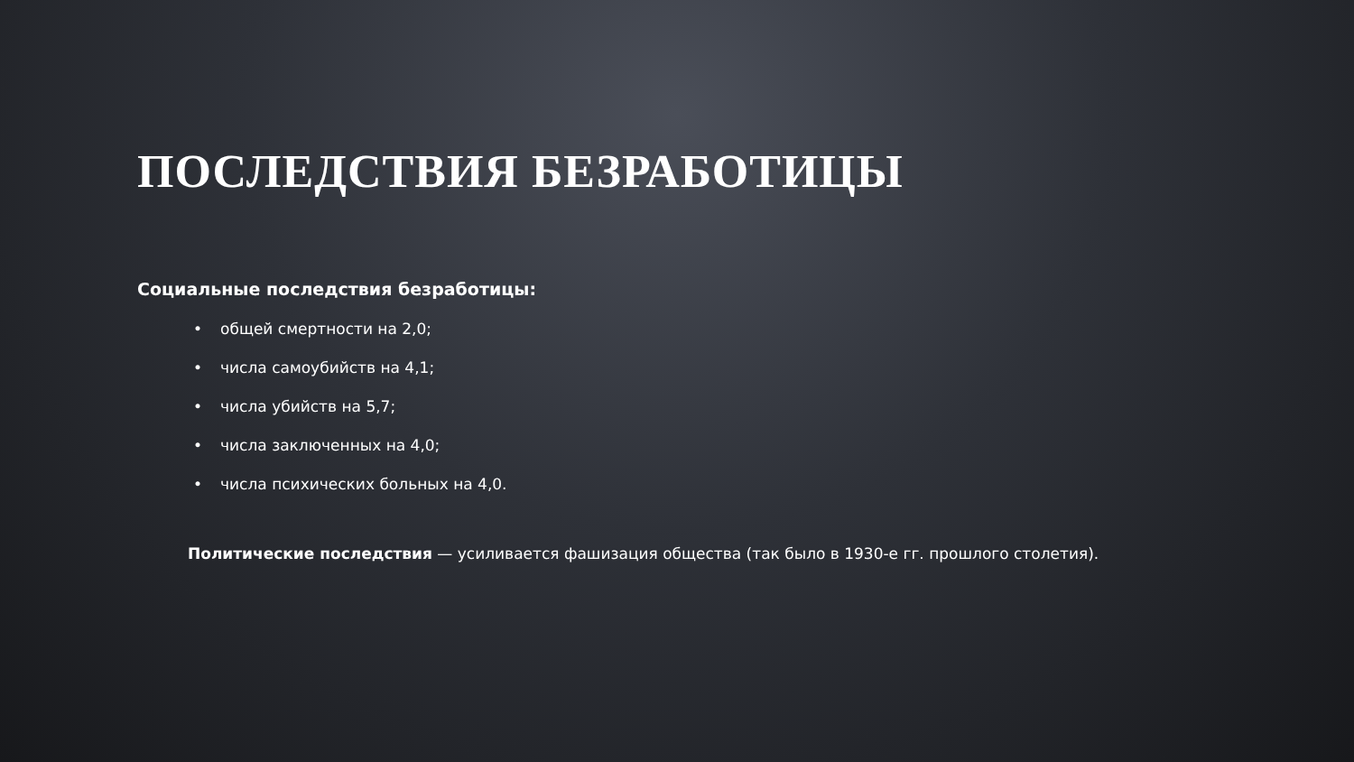ПОСЛЕДСТВИЯ БЕЗРАБОТИЦЫ
Социальные последствия безработицы:
• общей смертности на 2,0;
• числа самоубийств на 4,1;
• числа убийств на 5,7;
• числа заключенных на 4,0;
• числа психических больных на 4,0.
Политические последствия — усиливается фашизация общества (так было в 1930-е гг. прошлого столетия).